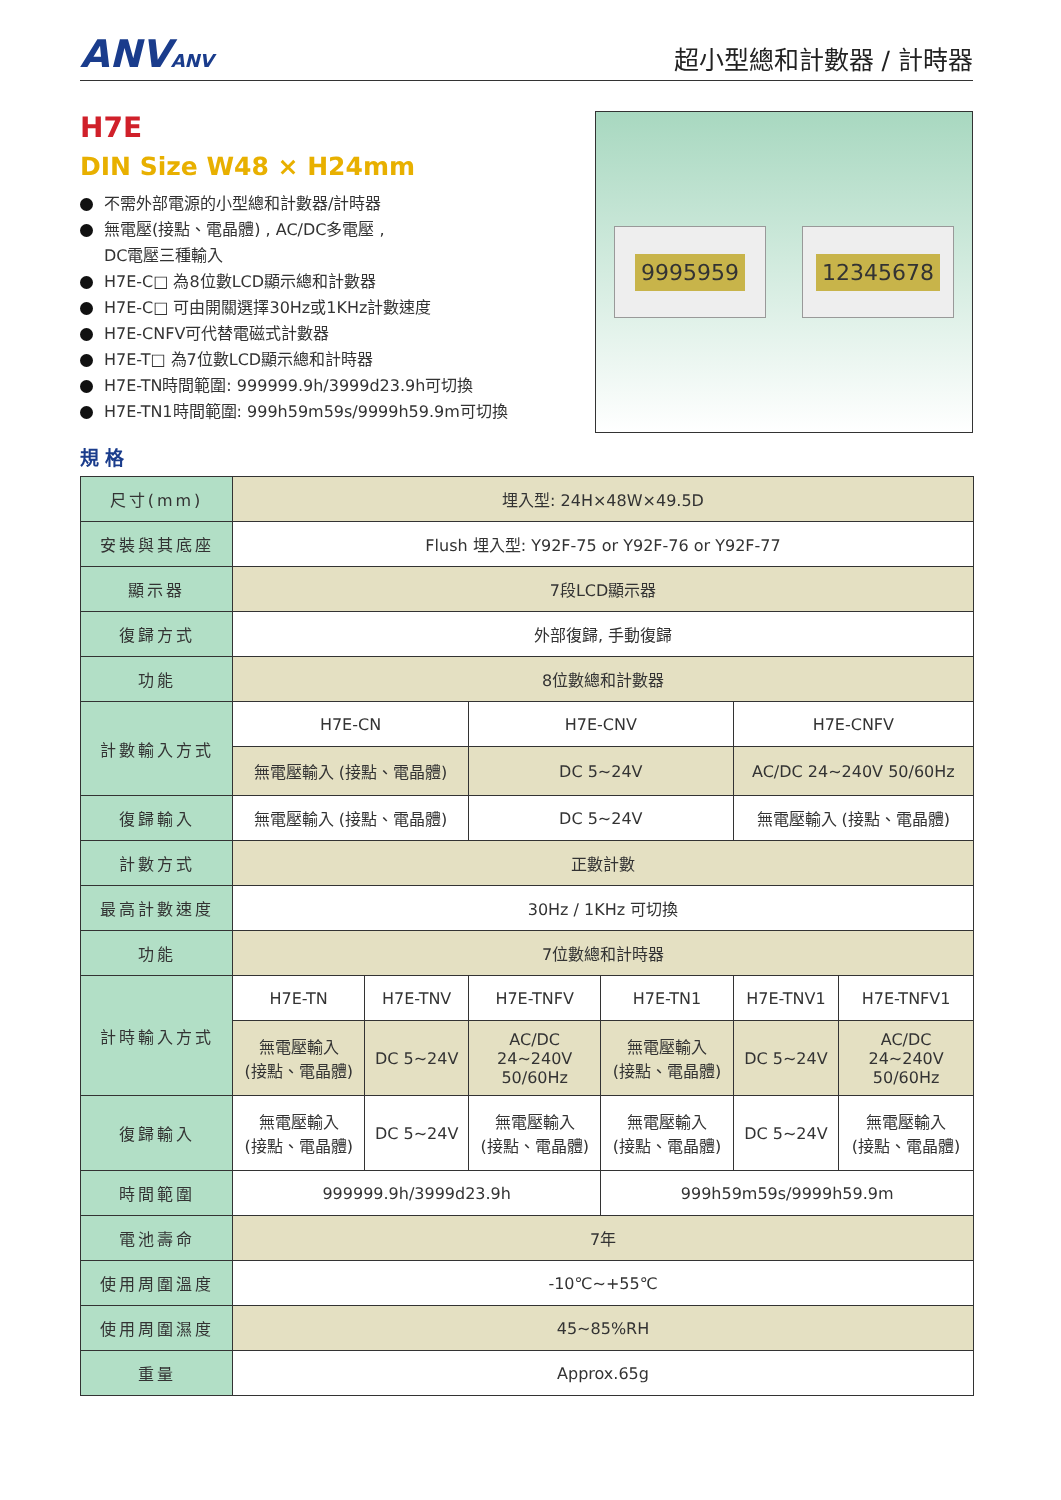ANVANV
超小型總和計數器 / 計時器
H7E
DIN Size W48 × H24mm
不需外部電源的小型總和計數器/計時器
無電壓(接點、電晶體) , AC/DC多電壓 ,
DC電壓三種輸入
H7E-C□ 為8位數LCD顯示總和計數器
H7E-C□ 可由開關選擇30Hz或1KHz計數速度
H7E-CNFV可代替電磁式計數器
H7E-T□ 為7位數LCD顯示總和計時器
H7E-TN時間範圍: 999999.9h/3999d23.9h可切換
H7E-TN1時間範圍: 999h59m59s/9999h59.9m可切換
9995959 12345678
規格
| 尺寸(mm) | 埋入型: 24H×48W×49.5D | | | | | |
| 安裝與其底座 | Flush 埋入型: Y92F-75 or Y92F-76 or Y92F-77 | | | | | |
| 顯示器 | 7段LCD顯示器 | | | | | |
| 復歸方式 | 外部復歸, 手動復歸 | | | | | |
| 功能 | 8位數總和計數器 | | | | | |
| 計數輸入方式 | H7E-CN | | H7E-CNV | | H7E-CNFV | |
| | 無電壓輸入 (接點、電晶體) | | DC 5~24V | | AC/DC 24~240V 50/60Hz | |
| 復歸輸入 | 無電壓輸入 (接點、電晶體) | | DC 5~24V | | 無電壓輸入 (接點、電晶體) | |
| 計數方式 | 正數計數 | | | | | |
| 最高計數速度 | 30Hz / 1KHz 可切換 | | | | | |
| 功能 | 7位數總和計時器 | | | | | |
| 計時輸入方式 | H7E-TN | H7E-TNV | H7E-TNFV | H7E-TN1 | H7E-TNV1 | H7E-TNFV1 |
| | 無電壓輸入 (接點、電晶體) | DC 5~24V | AC/DC 24~240V 50/60Hz | 無電壓輸入 (接點、電晶體) | DC 5~24V | AC/DC 24~240V 50/60Hz |
| 復歸輸入 | 無電壓輸入 (接點、電晶體) | DC 5~24V | 無電壓輸入 (接點、電晶體) | 無電壓輸入 (接點、電晶體) | DC 5~24V | 無電壓輸入 (接點、電晶體) |
| 時間範圍 | 999999.9h/3999d23.9h | | | 999h59m59s/9999h59.9m | | |
| 電池壽命 | 7年 | | | | | |
| 使用周圍溫度 | -10℃~+55℃ | | | | | |
| 使用周圍濕度 | 45~85%RH | | | | | |
| 重量 | Approx.65g | | | | | |